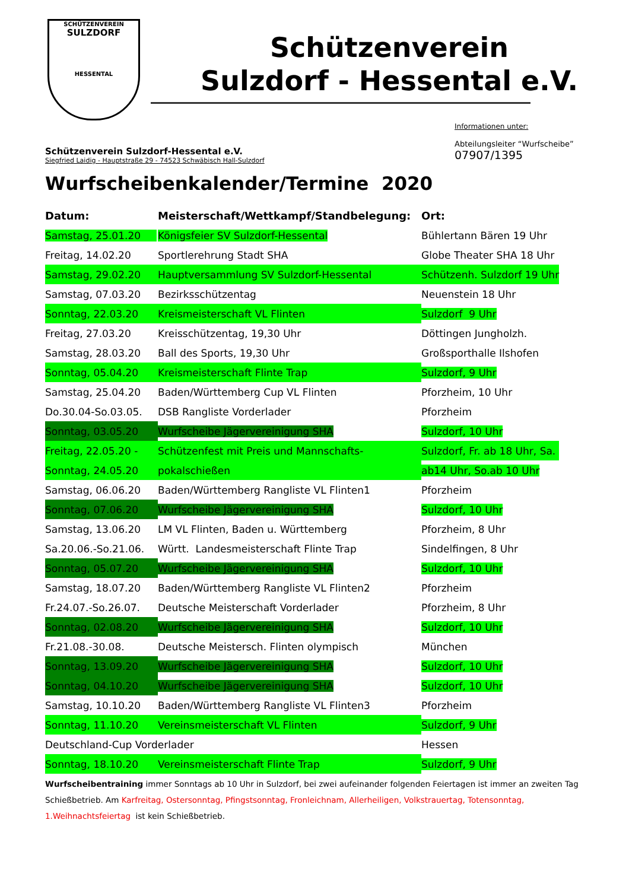SCHÜTZENVEREIN
SULZDORF
HESSENTAL
Schützenverein
Sulzdorf - Hessental e.V.
Schützenverein Sulzdorf-Hessental e.V.
Siegfried Laidig - Hauptstraße 29 - 74523 Schwäbisch Hall-Sulzdorf
Informationen unter:
Abteilungsleiter “Wurfscheibe”
07907/1395
Wurfscheibenkalender/Termine 2020
| Datum: | Meisterschaft/Wettkampf/Standbelegung: | Ort: |
| --- | --- | --- |
| Samstag, 25.01.20 | Königsfeier SV Sulzdorf-Hessental | Bühlertann Bären 19 Uhr |
| Freitag, 14.02.20 | Sportlerehrung Stadt SHA | Globe Theater SHA 18 Uhr |
| Samstag, 29.02.20 | Hauptversammlung SV Sulzdorf-Hessental | Schützenh. Sulzdorf 19 Uhr |
| Samstag, 07.03.20 | Bezirksschützentag | Neuenstein 18 Uhr |
| Sonntag, 22.03.20 | Kreismeisterschaft VL Flinten | Sulzdorf 9 Uhr |
| Freitag, 27.03.20 | Kreisschützentag, 19,30 Uhr | Döttingen Jungholzh. |
| Samstag, 28.03.20 | Ball des Sports, 19,30 Uhr | Großsporthalle Ilshofen |
| Sonntag, 05.04.20 | Kreismeisterschaft Flinte Trap | Sulzdorf, 9 Uhr |
| Samstag, 25.04.20 | Baden/Württemberg Cup VL Flinten | Pforzheim, 10 Uhr |
| Do.30.04-So.03.05. | DSB Rangliste Vorderlader | Pforzheim |
| Sonntag, 03.05.20 | Wurfscheibe Jägervereinigung SHA | Sulzdorf, 10 Uhr |
| Freitag, 22.05.20 - | Schützenfest mit Preis und Mannschafts- | Sulzdorf, Fr. ab 18 Uhr, Sa. |
| Sonntag, 24.05.20 | pokalschießen | ab14 Uhr, So.ab 10 Uhr |
| Samstag, 06.06.20 | Baden/Württemberg Rangliste VL Flinten1 | Pforzheim |
| Sonntag, 07.06.20 | Wurfscheibe Jägervereinigung SHA | Sulzdorf, 10 Uhr |
| Samstag, 13.06.20 | LM VL Flinten, Baden u. Württemberg | Pforzheim, 8 Uhr |
| Sa.20.06.-So.21.06. | Württ. Landesmeisterschaft Flinte Trap | Sindelfingen, 8 Uhr |
| Sonntag, 05.07.20 | Wurfscheibe Jägervereinigung SHA | Sulzdorf, 10 Uhr |
| Samstag, 18.07.20 | Baden/Württemberg Rangliste VL Flinten2 | Pforzheim |
| Fr.24.07.-So.26.07. | Deutsche Meisterschaft Vorderlader | Pforzheim, 8 Uhr |
| Sonntag, 02.08.20 | Wurfscheibe Jägervereinigung SHA | Sulzdorf, 10 Uhr |
| Fr.21.08.-30.08. | Deutsche Meistersch. Flinten olympisch | München |
| Sonntag, 13.09.20 | Wurfscheibe Jägervereinigung SHA | Sulzdorf, 10 Uhr |
| Sonntag, 04.10.20 | Wurfscheibe Jägervereinigung SHA | Sulzdorf, 10 Uhr |
| Samstag, 10.10.20 | Baden/Württemberg Rangliste VL Flinten3 | Pforzheim |
| Sonntag, 11.10.20 | Vereinsmeisterschaft VL Flinten | Sulzdorf, 9 Uhr |
| Deutschland-Cup Vorderlader | | Hessen |
| Sonntag, 18.10.20 | Vereinsmeisterschaft Flinte Trap | Sulzdorf, 9 Uhr |
Wurfscheibentraining immer Sonntags ab 10 Uhr in Sulzdorf, bei zwei aufeinander folgenden Feiertagen ist immer an zweiten Tag Schießbetrieb. Am Karfreitag, Ostersonntag, Pfingstsonntag, Fronleichnam, Allerheiligen, Volkstrauertag, Totensonntag, 1.Weihnachtsfeiertag ist kein Schießbetrieb.